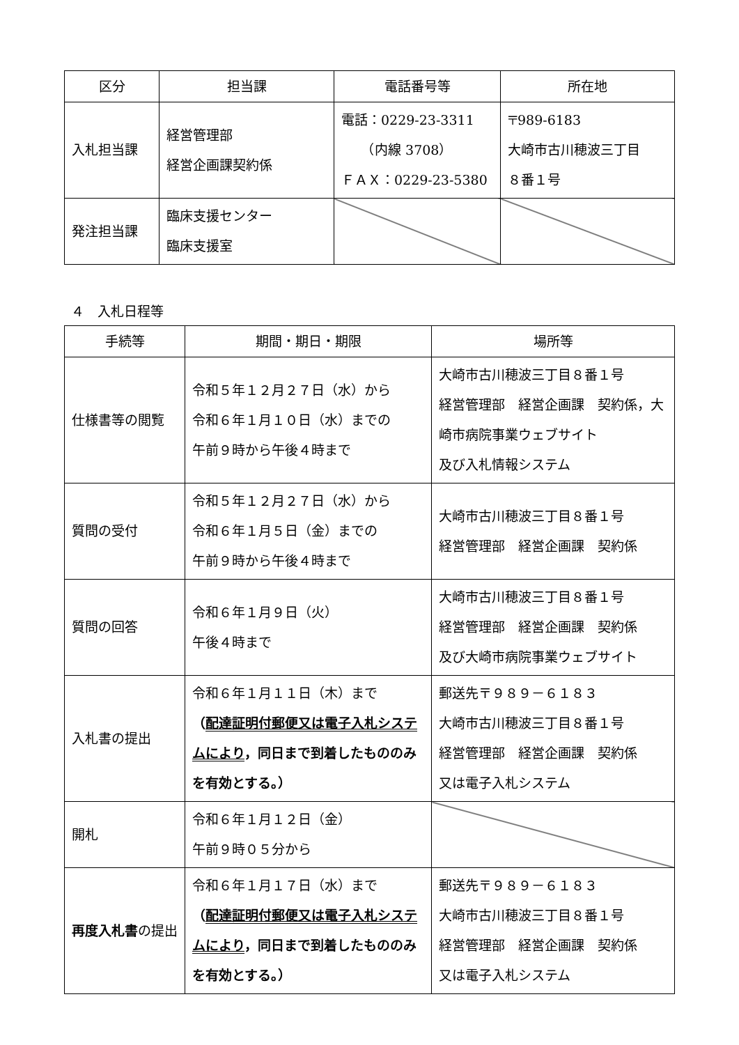| 区分 | 担当課 | 電話番号等 | 所在地 |
| --- | --- | --- | --- |
| 入札担当課 | 経営管理部 経営企画課契約係 | 電話：0229-23-3311 （内線 3708） ＦＡＸ：0229-23-5380 | 〒989-6183 大崎市古川穂波三丁目 ８番１号 |
| 発注担当課 | 臨床支援センター 臨床支援室 | | |
４　入札日程等
| 手続等 | 期間・期日・期限 | 場所等 |
| --- | --- | --- |
| 仕様書等の閲覧 | 令和５年１２月２７日（水）から 令和６年１月１０日（水）までの 午前９時から午後４時まで | 大崎市古川穂波三丁目８番１号 経営管理部 経営企画課 契約係，大崎市病院事業ウェブサイト 及び入札情報システム |
| 質問の受付 | 令和５年１２月２７日（水）から 令和６年１月５日（金）までの 午前９時から午後４時まで | 大崎市古川穂波三丁目８番１号 経営管理部 経営企画課 契約係 |
| 質問の回答 | 令和６年１月９日（火） 午後４時まで | 大崎市古川穂波三丁目８番１号 経営管理部 経営企画課 契約係 及び大崎市病院事業ウェブサイト |
| 入札書の提出 | 令和６年１月１１日（木）まで （ 配達証明付郵便又は電子入札システムにより ，同日まで到着したもののみを有効とする。） | 郵送先〒９８９－６１８３ 大崎市古川穂波三丁目８番１号 経営管理部 経営企画課 契約係 又は電子入札システム |
| 開札 | 令和６年１月１２日（金） 午前９時０５分から | |
| 再度入札書 の提出 | 令和６年１月１７日（水）まで （ 配達証明付郵便又は電子入札システムにより ，同日まで到着したもののみを有効とする。） | 郵送先〒９８９－６１８３ 大崎市古川穂波三丁目８番１号 経営管理部 経営企画課 契約係 又は電子入札システム |